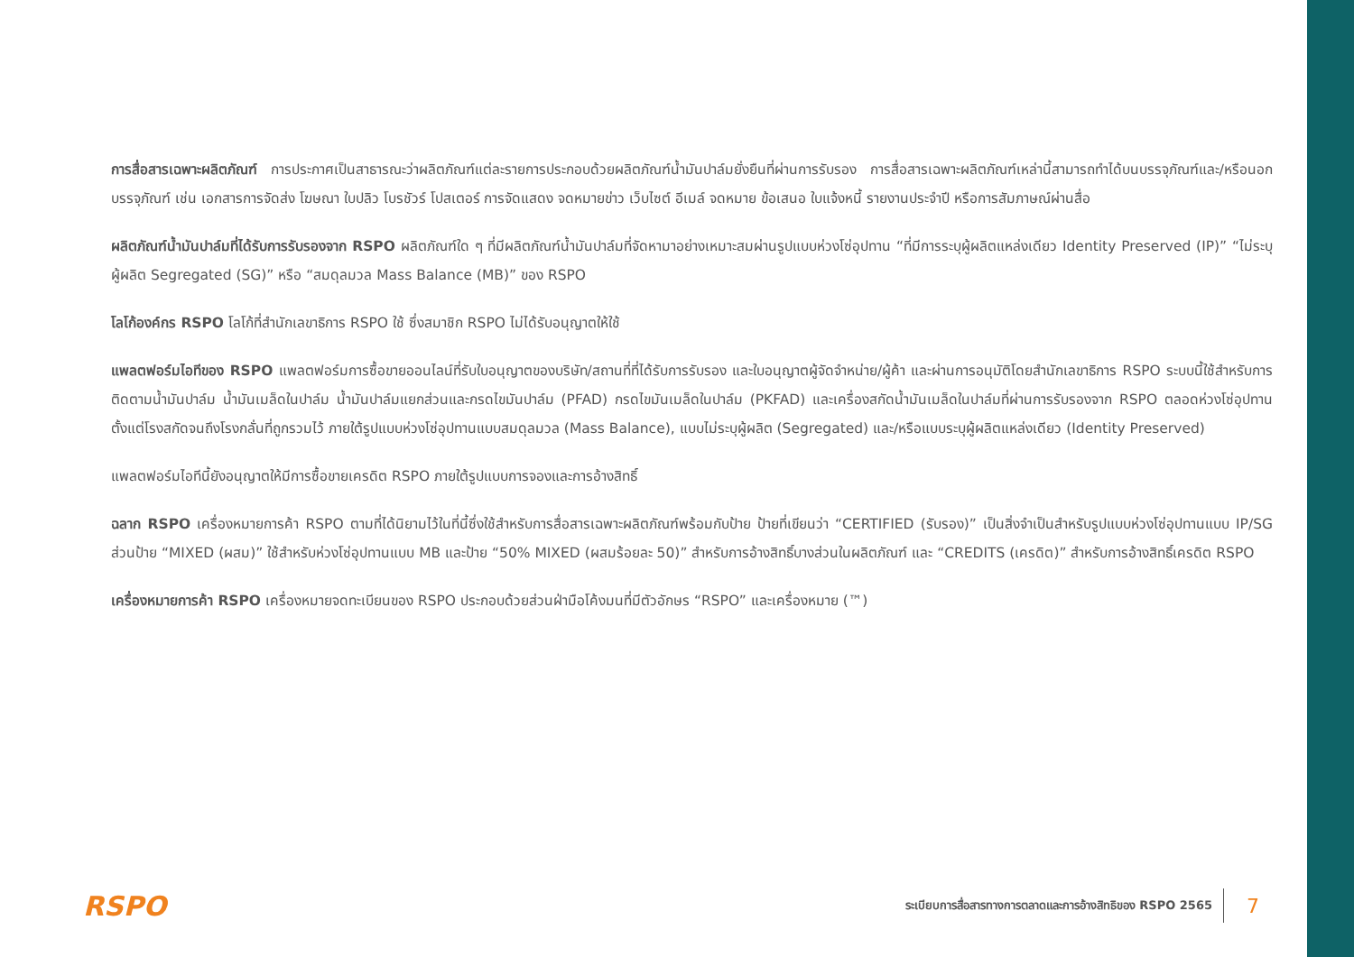การสื่อสารเฉพาะผลิตภัณฑ์ การประกาศเป็นสาธารณะว่าผลิตภัณฑ์แต่ละรายการประกอบด้วยผลิตภัณฑ์น้ำมันปาล์มยั่งยืนที่ผ่านการรับรอง การสื่อสารเฉพาะผลิตภัณฑ์เหล่านี้สามารถทำได้บนบรรจุภัณฑ์และ/หรือนอกบรรจุภัณฑ์ เช่น เอกสารการจัดส่ง โฆษณา ใบปลิว โบรชัวร์ โปสเตอร์ การจัดแสดง จดหมายข่าว เว็บไซต์ อีเมล์ จดหมาย ข้อเสนอ ใบแจ้งหนี้ รายงานประจำปี หรือการสัมภาษณ์ผ่านสื่อ
ผลิตภัณฑ์น้ำมันปาล์มที่ได้รับการรับรองจาก RSPO ผลิตภัณฑ์ใด ๆ ที่มีผลิตภัณฑ์น้ำมันปาล์มที่จัดหามาอย่างเหมาะสมผ่านรูปแบบห่วงโซ่อุปทาน “ที่มีการระบุผู้ผลิตแหล่งเดียว Identity Preserved (IP)” “ไม่ระบุผู้ผลิต Segregated (SG)” หรือ “สมดุลมวล Mass Balance (MB)” ของ RSPO
โลโก้องค์กร RSPO โลโก้ที่สำนักเลขาธิการ RSPO ใช้ ซึ่งสมาชิก RSPO ไม่ได้รับอนุญาตให้ใช้
แพลตฟอร์มไอทีของ RSPO แพลตฟอร์มการซื้อขายออนไลน์ที่รับใบอนุญาตของบริษัท/สถานที่ที่ได้รับการรับรอง และใบอนุญาตผู้จัดจำหน่าย/ผู้ค้า และผ่านการอนุมัติโดยสำนักเลขาธิการ RSPO ระบบนี้ใช้สำหรับการติดตามน้ำมันปาล์ม น้ำมันเมล็ดในปาล์ม น้ำมันปาล์มแยกส่วนและกรดไขมันปาล์ม (PFAD) กรดไขมันเมล็ดในปาล์ม (PKFAD) และเครื่องสกัดน้ำมันเมล็ดในปาล์มที่ผ่านการรับรองจาก RSPO ตลอดห่วงโซ่อุปทานตั้งแต่โรงสกัดจนถึงโรงกลั่นที่ถูกรวมไว้ ภายใต้รูปแบบห่วงโซ่อุปทานแบบสมดุลมวล (Mass Balance), แบบไม่ระบุผู้ผลิต (Segregated) และ/หรือแบบระบุผู้ผลิตแหล่งเดียว (Identity Preserved)
แพลตฟอร์มไอทีนี้ยังอนุญาตให้มีการซื้อขายเครดิต RSPO ภายใต้รูปแบบการจองและการอ้างสิทธิ์
ฉลาก RSPO เครื่องหมายการค้า RSPO ตามที่ได้นิยามไว้ในที่นี้ซึ่งใช้สำหรับการสื่อสารเฉพาะผลิตภัณฑ์พร้อมกับป้าย ป้ายที่เขียนว่า “CERTIFIED (รับรอง)” เป็นสิ่งจำเป็นสำหรับรูปแบบห่วงโซ่อุปทานแบบ IP/SG ส่วนป้าย “MIXED (ผสม)” ใช้สำหรับห่วงโซ่อุปทานแบบ MB และป้าย “50% MIXED (ผสมร้อยละ 50)” สำหรับการอ้างสิทธิ์บางส่วนในผลิตภัณฑ์ และ “CREDITS (เครดิต)” สำหรับการอ้างสิทธิ์เครดิต RSPO
เครื่องหมายการค้า RSPO เครื่องหมายจดทะเบียนของ RSPO ประกอบด้วยส่วนฝ่ามือโค้งมนที่มีตัวอักษร “RSPO” และเครื่องหมาย (™)
RSPO
ระเบียบการสื่อสารทางการตลาดและการอ้างสิทธิของ RSPO 2565
7